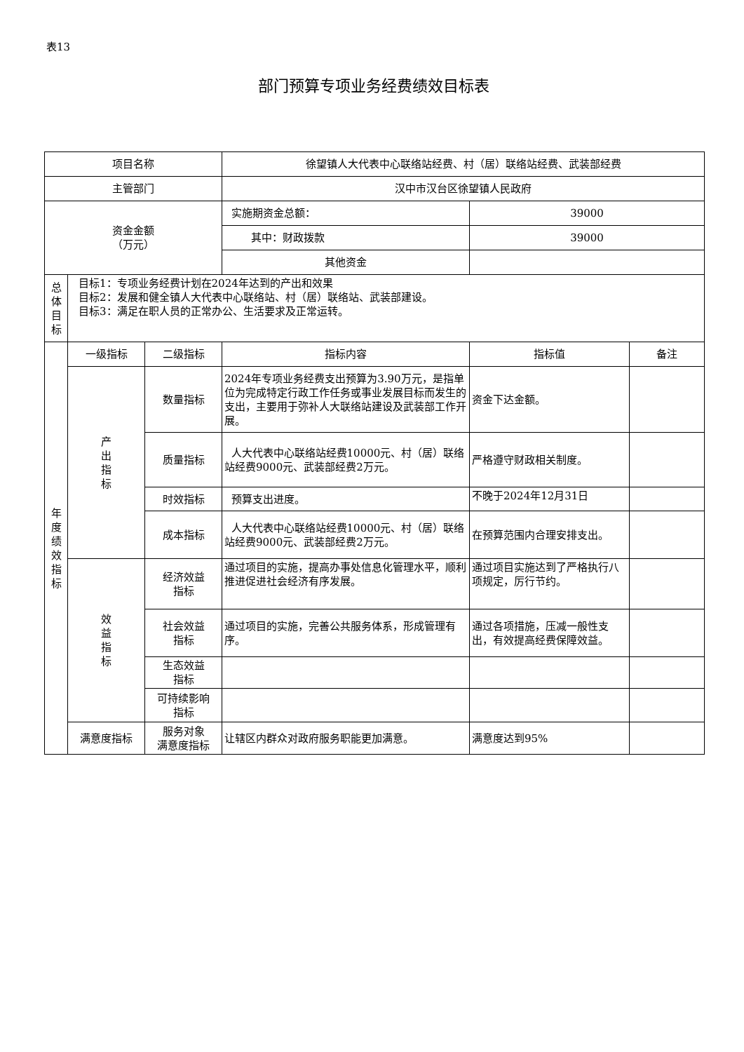表13
部门预算专项业务经费绩效目标表
| 项目名称 | | | 徐望镇人大代表中心联络站经费、村（居）联络站经费、武装部经费 | | |
| 主管部门 | | | 汉中市汉台区徐望镇人民政府 | | |
| 资金金额 （万元） | | | 实施期资金总额： | 39000 | |
| | | | 其中：财政拨款 | 39000 | |
| | | | 其他资金 | | |
| 总 体 目 标 | 目标1：专项业务经费计划在2024年达到的产出和效果 目标2：发展和健全镇人大代表中心联络站、村（居）联络站、武装部建设。 目标3：满足在职人员的正常办公、生活要求及正常运转。 | | | | |
| 年 度 绩 效 指 标 | 一级指标 | 二级指标 | 指标内容 | 指标值 | 备注 |
| | 产 出 指 标 | 数量指标 | 2024年专项业务经费支出预算为3.90万元，是指单位为完成特定行政工作任务或事业发展目标而发生的支出，主要用于弥补人大联络站建设及武装部工作开展。 | 资金下达金额。 | |
| | | 质量指标 | 人大代表中心联络站经费10000元、村（居）联络站经费9000元、武装部经费2万元。 | 严格遵守财政相关制度。 | |
| | | 时效指标 | 预算支出进度。 | 不晚于2024年12月31日 | |
| | | 成本指标 | 人大代表中心联络站经费10000元、村（居）联络站经费9000元、武装部经费2万元。 | 在预算范围内合理安排支出。 | |
| | 效 益 指 标 | 经济效益 指标 | 通过项目的实施，提高办事处信息化管理水平，顺利推进促进社会经济有序发展。 | 通过项目实施达到了严格执行八项规定，厉行节约。 | |
| | | 社会效益 指标 | 通过项目的实施，完善公共服务体系，形成管理有序。 | 通过各项措施，压减一般性支出，有效提高经费保障效益。 | |
| | | 生态效益 指标 | | | |
| | | 可持续影响 指标 | | | |
| | 满意度指标 | 服务对象 满意度指标 | 让辖区内群众对政府服务职能更加满意。 | 满意度达到95% | |